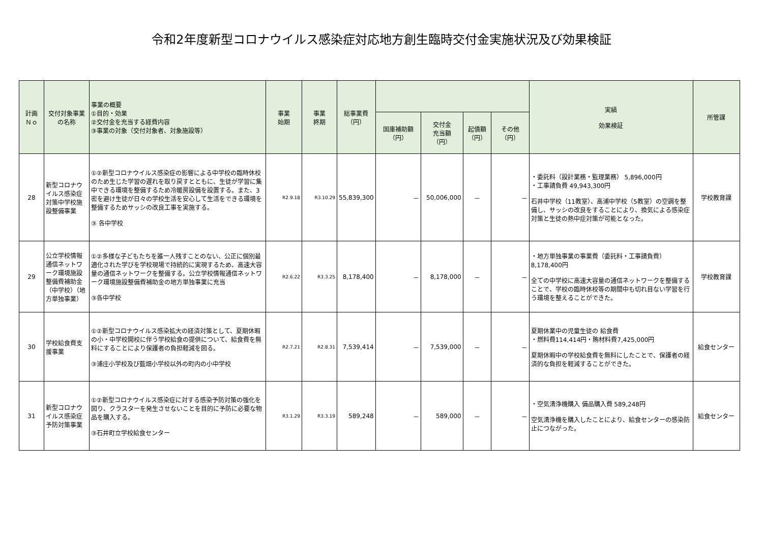令和2年度新型コロナウイルス感染症対応地方創生臨時交付金実施状況及び効果検証
| 計画 Ｎｏ | 交付対象事業の名称 | 事業の概要 ①目的・効果 ②交付金を充当する経費内容 ③事業の対象（交付対象者、対象施設等） | 事業 始期 | 事業 終期 | 総事業費 （円） | | | | | 実績 効果検証 | 所管課 |
| --- | --- | --- | --- | --- | --- | --- | --- | --- | --- | --- | --- |
| | | | | | | 国庫補助額 （円） | 交付金 充当額 （円） | 起債額 （円） | その他 （円） | | |
| 28 | 新型コロナウイルス感染症対策中学校施設整備事業 | ①②新型コロナウイルス感染症の影響による中学校の臨時休校のため生じた学習の遅れを取り戻すとともに、生徒が学習に集中できる環境を整備するため冷暖房設備を設置する。また、3密を避け生徒が日々の学校生活を安心して生活をできる環境を整備するためサッシの改良工事を実施する。 ③ 各中学校 | R2.9.18 | R3.10.29 | 55,839,300 | － | 50,006,000 | － | － | ・委託料（設計業務・監理業務） 5,896,000円 ・工事請負費 49,943,300円 石井中学校（11教室）、高浦中学校（5教室）の空調を整備し、サッシの改良をすることにより、換気による感染症対策と生徒の熱中症対策が可能となった。 | 学校教育課 |
| 29 | 公立学校情報通信ネットワーク環境施設整備費補助金（中学校）（地方単独事業） | ①②多様な子どもたちを誰一人残すことのない、公正に個別最適化された学びを学校現場で持続的に実現するため、高速大容量の通信ネットワークを整備する。公立学校情報通信ネットワーク環境施設整備費補助金の地方単独事業に充当 ③各中学校 | R2.6.22 | R3.3.25 | 8,178,400 | － | 8,178,000 | － | － | ・地方単独事業の事業費（委託料・工事請負費） 8,178,400円 全ての中学校に高速大容量の通信ネットワークを整備することで、学校の臨時休校等の期間中も切れ目ない学習を行う環境を整えることができた。 | 学校教育課 |
| 30 | 学校給食費支援事業 | ①②新型コロナウイルス感染拡大の経済対策として、夏期休暇の小・中学校開校に伴う学校給食の提供について、給食費を無料にすることにより保護者の負担軽減を図る。 ③浦庄小学校及び藍畑小学校以外の町内の小中学校 | R2.7.21 | R2.8.31 | 7,539,414 | － | 7,539,000 | － | － | 夏期休業中の児童生徒の 給食費 ・燃料費114,414円・賄材料費7,425,000円 夏期休暇中の学校給食費を無料にしたことで、保護者の経済的な負担を軽減することができた。 | 給食センター |
| 31 | 新型コロナウイルス感染症予防対策事業 | ①②新型コロナウイルス感染症に対する感染予防対策の強化を図り、クラスターを発生させないことを目的に予防に必要な物品を購入する。 ③石井町立学校給食センター | R3.1.29 | R3.3.19 | 589,248 | － | 589,000 | － | － | ・空気清浄機購入 備品購入費 589,248円 空気清浄機を購入したことにより、給食センターの感染防止につながった。 | 給食センター |